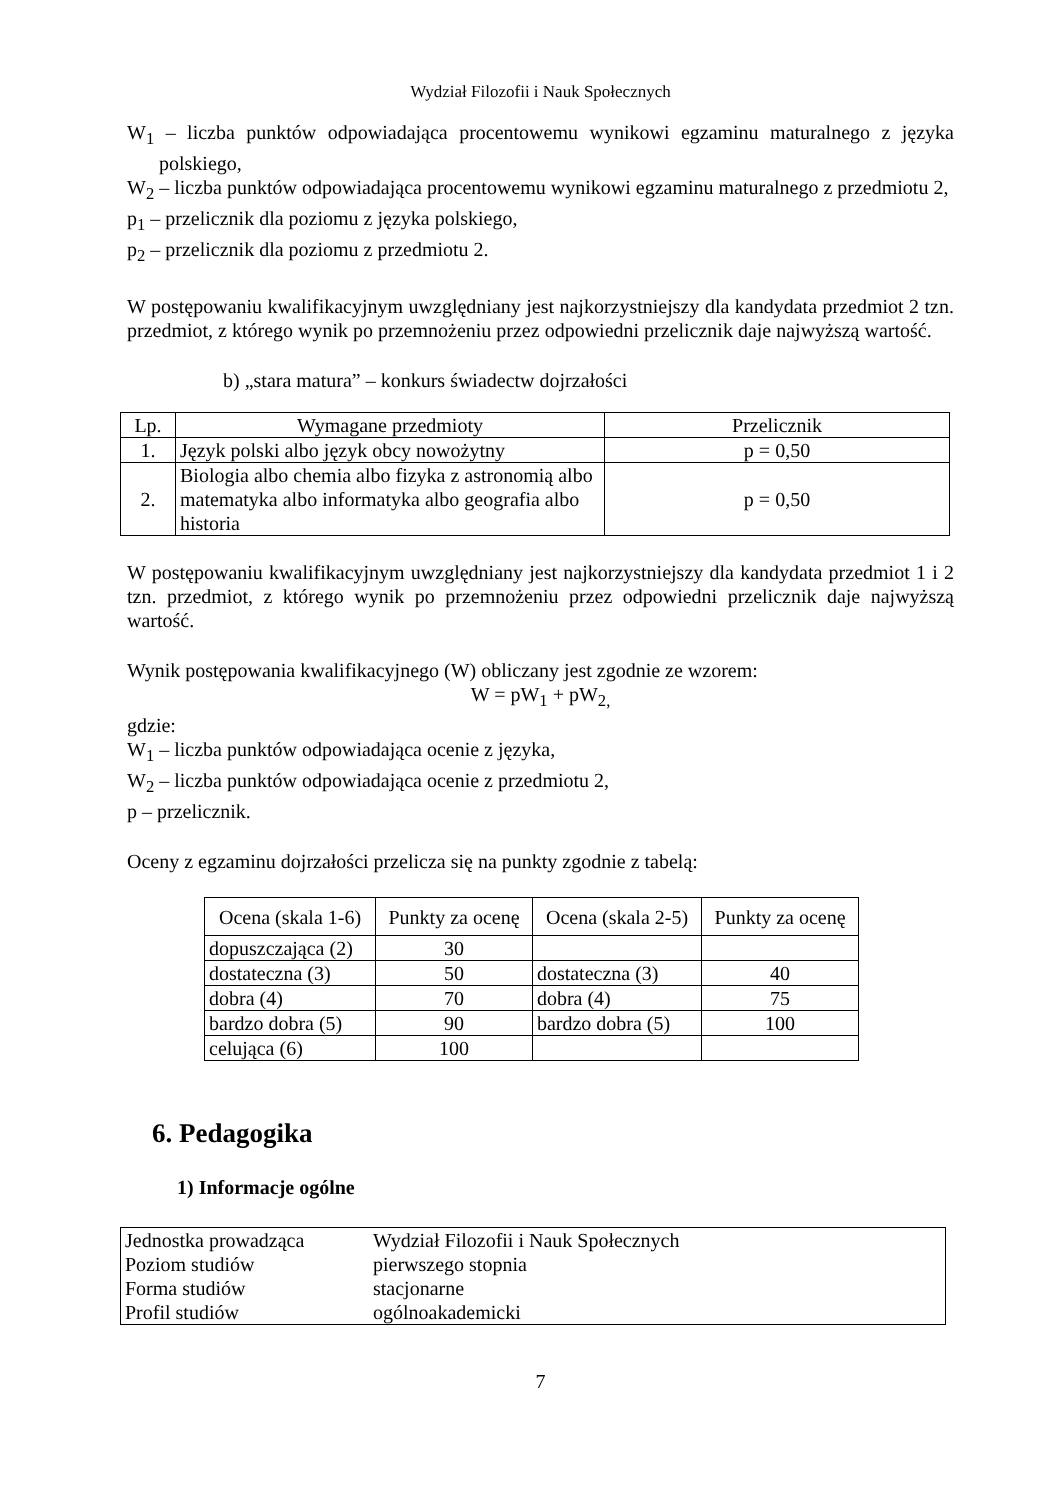Wydział Filozofii i Nauk Społecznych
W<sub>1</sub> – liczba punktów odpowiadająca procentowemu wynikowi egzaminu maturalnego z języka polskiego,
W<sub>2</sub> – liczba punktów odpowiadająca procentowemu wynikowi egzaminu maturalnego z przedmiotu 2,
p<sub>1</sub> – przelicznik dla poziomu z języka polskiego,
p<sub>2</sub> – przelicznik dla poziomu z przedmiotu 2.
W postępowaniu kwalifikacyjnym uwzględniany jest najkorzystniejszy dla kandydata przedmiot 2 tzn. przedmiot, z którego wynik po przemnożeniu przez odpowiedni przelicznik daje najwyższą wartość.
b) „stara matura” – konkurs świadectw dojrzałości
| Lp. | Wymagane przedmioty | Przelicznik |
| --- | --- | --- |
| 1. | Język polski albo język obcy nowożytny | p = 0,50 |
| 2. | Biologia albo chemia albo fizyka z astronomią albo matematyka albo informatyka albo geografia albo historia | p = 0,50 |
W postępowaniu kwalifikacyjnym uwzględniany jest najkorzystniejszy dla kandydata przedmiot 1 i 2 tzn. przedmiot, z którego wynik po przemnożeniu przez odpowiedni przelicznik daje najwyższą wartość.
Wynik postępowania kwalifikacyjnego (W) obliczany jest zgodnie ze wzorem:
W = pW<sub>1</sub> + pW<sub>2,</sub>
gdzie:
W<sub>1</sub> – liczba punktów odpowiadająca ocenie z języka,
W<sub>2</sub> – liczba punktów odpowiadająca ocenie z przedmiotu 2,
p – przelicznik.
Oceny z egzaminu dojrzałości przelicza się na punkty zgodnie z tabelą:
| Ocena (skala 1-6) | Punkty za ocenę | Ocena (skala 2-5) | Punkty za ocenę |
| --- | --- | --- | --- |
| dopuszczająca (2) | 30 | | |
| dostateczna (3) | 50 | dostateczna (3) | 40 |
| dobra (4) | 70 | dobra (4) | 75 |
| bardzo dobra (5) | 90 | bardzo dobra (5) | 100 |
| celująca (6) | 100 | | |
6. Pedagogika
1) Informacje ogólne
| Jednostka prowadząca | Wydział Filozofii i Nauk Społecznych |
| Poziom studiów | pierwszego stopnia |
| Forma studiów | stacjonarne |
| Profil studiów | ogólnoakademicki |
7